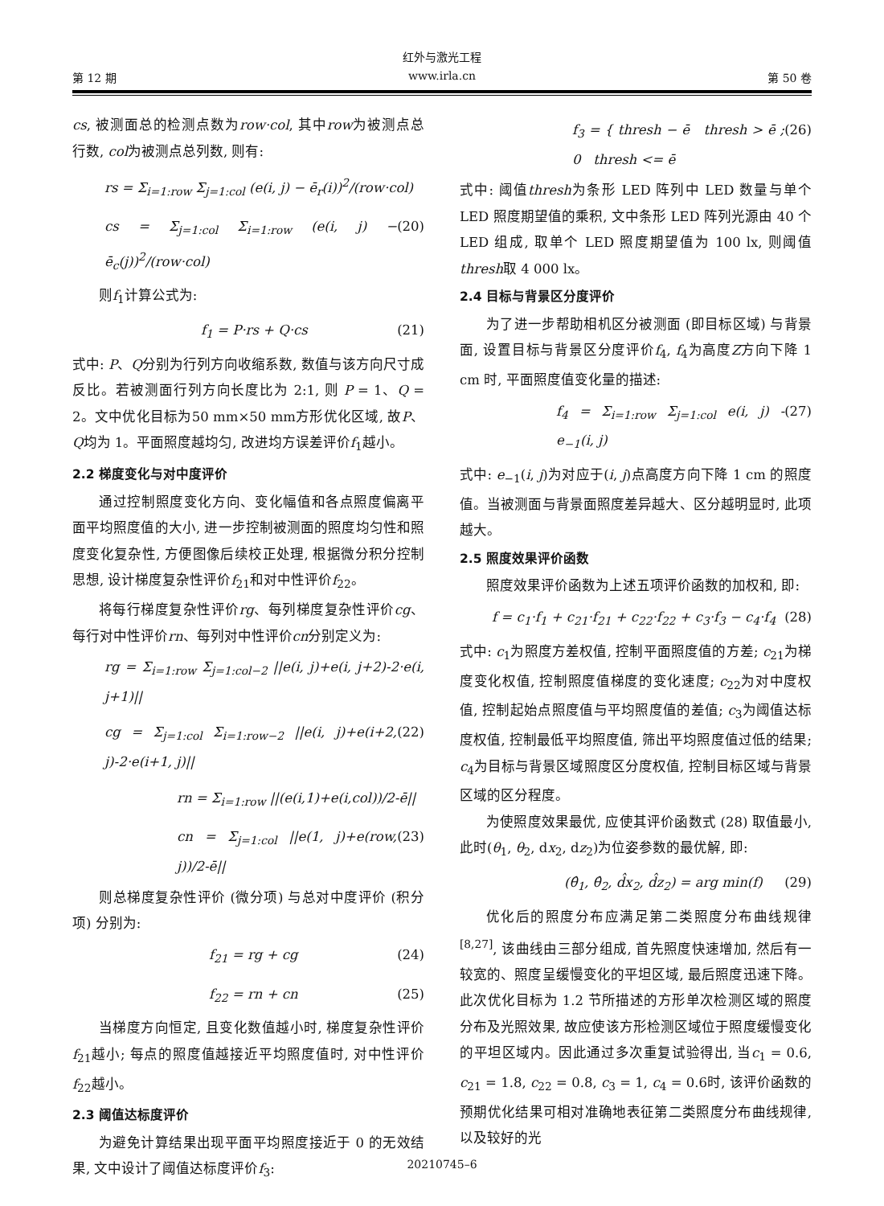红外与激光工程
第 12 期 www.irla.cn 第 50 卷
cs, 被测面总的检测点数为row·col, 其中row为被测点总行数, col为被测点总列数, 则有:
rs = Σ<sub>i=1:row</sub> Σ<sub>j=1:col</sub> (e(i, j) − ē<sub>r</sub>(i))<sup>2</sup>/(row·col)
cs = Σ<sub>j=1:col</sub> Σ<sub>i=1:row</sub> (e(i, j) − ē<sub>c</sub>(j))<sup>2</sup>/(row·col) (20)
则f<sub>1</sub>计算公式为:
f<sub>1</sub> = P·rs + Q·cs (21)
式中: P、Q分别为行列方向收缩系数, 数值与该方向尺寸成反比。若被测面行列方向长度比为 2:1, 则 P = 1、Q = 2。文中优化目标为50 mm×50 mm方形优化区域, 故P、Q均为 1。平面照度越均匀, 改进均方误差评价f<sub>1</sub>越小。
2.2 梯度变化与对中度评价
通过控制照度变化方向、变化幅值和各点照度偏离平面平均照度值的大小, 进一步控制被测面的照度均匀性和照度变化复杂性, 方便图像后续校正处理, 根据微分积分控制思想, 设计梯度复杂性评价f<sub>21</sub>和对中性评价f<sub>22</sub>。
将每行梯度复杂性评价rg、每列梯度复杂性评价cg、每行对中性评价rn、每列对中性评价cn分别定义为:
rg = Σ<sub>i=1:row</sub> Σ<sub>j=1:col−2</sub> ||e(i, j)+e(i, j+2)-2·e(i, j+1)||
cg = Σ<sub>j=1:col</sub> Σ<sub>i=1:row−2</sub> ||e(i, j)+e(i+2, j)-2·e(i+1, j)|| (22)
rn = Σ<sub>i=1:row</sub> ||(e(i,1)+e(i,col))/2-ē||
cn = Σ<sub>j=1:col</sub> ||e(1, j)+e(row, j))/2-ē|| (23)
则总梯度复杂性评价 (微分项) 与总对中度评价 (积分项) 分别为:
f<sub>21</sub> = rg + cg (24)
f<sub>22</sub> = rn + cn (25)
当梯度方向恒定, 且变化数值越小时, 梯度复杂性评价f<sub>21</sub>越小; 每点的照度值越接近平均照度值时, 对中性评价f<sub>22</sub>越小。
2.3 阈值达标度评价
为避免计算结果出现平面平均照度接近于 0 的无效结果, 文中设计了阈值达标度评价f<sub>3</sub>:
f<sub>3</sub> = { thresh − ē thresh > ē ; 0 thresh <= ē (26)
式中: 阈值thresh为条形 LED 阵列中 LED 数量与单个 LED 照度期望值的乘积, 文中条形 LED 阵列光源由 40 个 LED 组成, 取单个 LED 照度期望值为 100 lx, 则阈值thresh取 4 000 lx。
2.4 目标与背景区分度评价
为了进一步帮助相机区分被测面 (即目标区域) 与背景面, 设置目标与背景区分度评价f<sub>4</sub>, f<sub>4</sub>为高度Z方向下降 1 cm 时, 平面照度值变化量的描述:
f<sub>4</sub> = Σ<sub>i=1:row</sub> Σ<sub>j=1:col</sub> e(i, j) - e<sub>−1</sub>(i, j) (27)
式中: e<sub>−1</sub>(i, j)为对应于(i, j)点高度方向下降 1 cm 的照度值。当被测面与背景面照度差异越大、区分越明显时, 此项越大。
2.5 照度效果评价函数
照度效果评价函数为上述五项评价函数的加权和, 即:
f = c<sub>1</sub>·f<sub>1</sub> + c<sub>21</sub>·f<sub>21</sub> + c<sub>22</sub>·f<sub>22</sub> + c<sub>3</sub>·f<sub>3</sub> − c<sub>4</sub>·f<sub>4</sub> (28)
式中: c<sub>1</sub>为照度方差权值, 控制平面照度值的方差; c<sub>21</sub>为梯度变化权值, 控制照度值梯度的变化速度; c<sub>22</sub>为对中度权值, 控制起始点照度值与平均照度值的差值; c<sub>3</sub>为阈值达标度权值, 控制最低平均照度值, 筛出平均照度值过低的结果; c<sub>4</sub>为目标与背景区域照度区分度权值, 控制目标区域与背景区域的区分程度。
为使照度效果最优, 应使其评价函数式 (28) 取值最小, 此时(θ<sub>1</sub>, θ<sub>2</sub>, dx<sub>2</sub>, dz<sub>2</sub>)为位姿参数的最优解, 即:
(θ̂<sub>1</sub>, θ̂<sub>2</sub>, d̂x<sub>2</sub>, d̂z<sub>2</sub>) = arg min(f) (29)
优化后的照度分布应满足第二类照度分布曲线规律<sup>[8,27]</sup>, 该曲线由三部分组成, 首先照度快速增加, 然后有一较宽的、照度呈缓慢变化的平坦区域, 最后照度迅速下降。此次优化目标为 1.2 节所描述的方形单次检测区域的照度分布及光照效果, 故应使该方形检测区域位于照度缓慢变化的平坦区域内。因此通过多次重复试验得出, 当c<sub>1</sub> = 0.6, c<sub>21</sub> = 1.8, c<sub>22</sub> = 0.8, c<sub>3</sub> = 1, c<sub>4</sub> = 0.6时, 该评价函数的预期优化结果可相对准确地表征第二类照度分布曲线规律, 以及较好的光
20210745–6